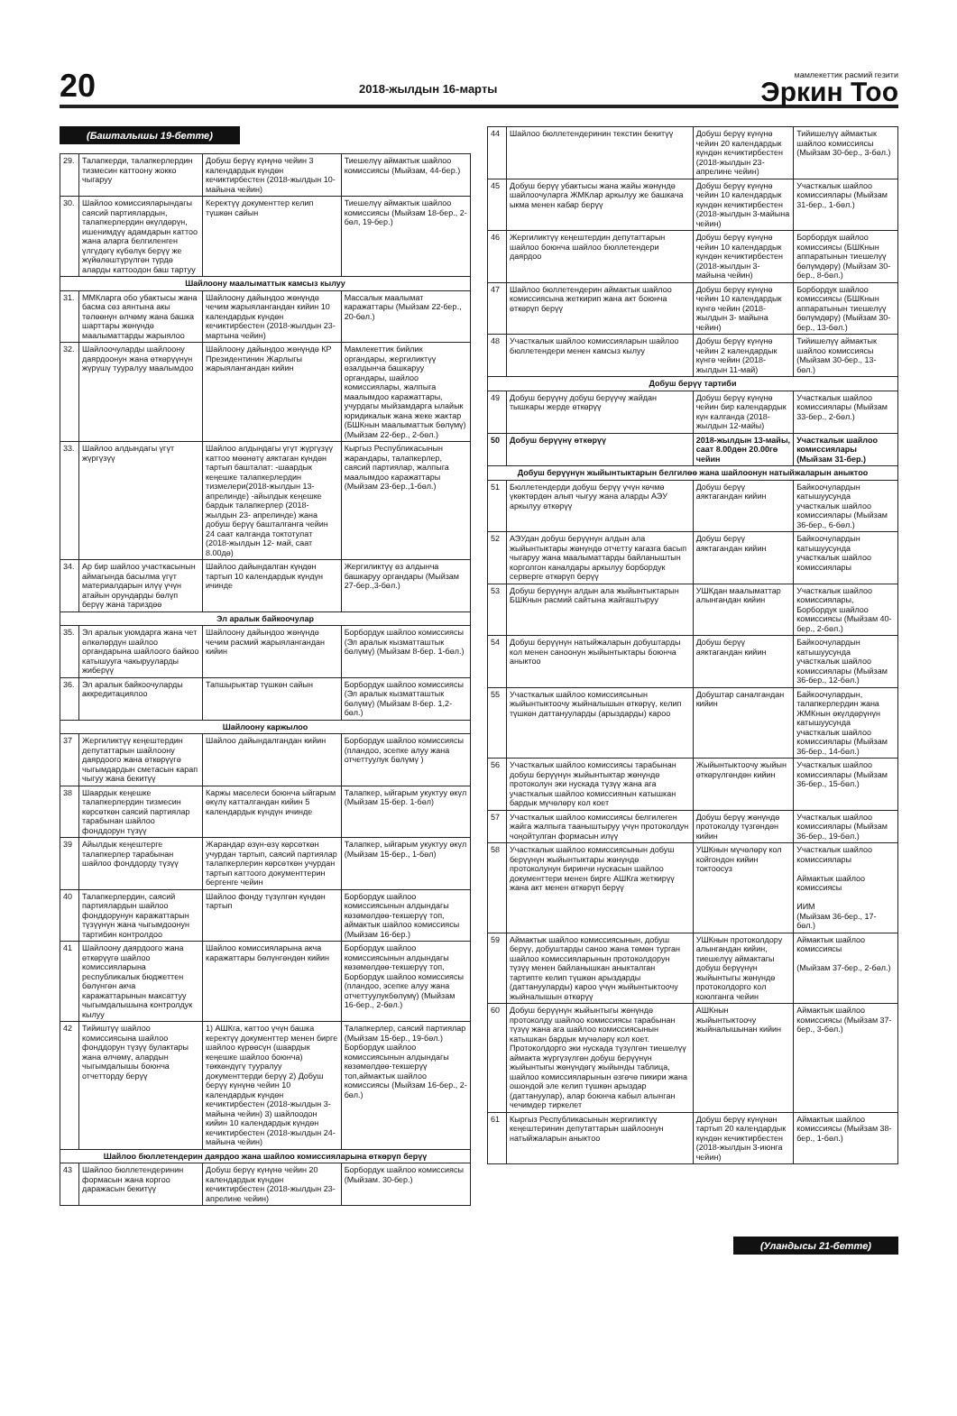20
2018-жылдын 16-марты
мамлекеттик расмий гезити
Эркин Тоо
(Башталышы 19-бетте)
| 29. | Талапкерди, талапкерлердин тизмесин каттоону жокко чыгаруу | Добуш берүү күнүнө чейин 3 календардык күндөн кечиктирбестен (2018-жылдын 10-майына чейин) | Тиешелүү аймактык шайлоо комиссиясы (Мыйзам, 44-бер.) |
| 30. | Шайлоо комиссияларындагы саясий партиялардын, талапкерлердин өкүлдөрүн, ишенимдүү адамдарын каттоо жана аларга белгиленген үлгүдөгү күбөлүк берүү же жүйөлөштүрүлгөн түрдө аларды каттоодон баш тартуу | Керектүү документтер келип түшкөн сайын | Тиешелүү аймактык шайлоо комиссиясы (Мыйзам 18-бер., 2-бөл, 19-бер.) |
| Шайлоону маалыматтык камсыз кылуу | | | |
| 31. | ММКларга обо убактысы жана басма сөз аянтына акы төлөөнүн өлчөмү жана башка шарттары жөнүндө маалыматтарды жарыялоо | Шайлоону дайындоо жөнүндө чечим жарыялангандан кийин 10 календардык күндөн кечиктирбестен (2018-жылдын 23- мартына чейин) | Массалык маалымат каражаттары (Мыйзам 22-бер., 20-бөл.) |
| 32. | Шайлоочуларды шайлоону даярдоонун жана өткөрүүнүн жүрүшү тууралуу маалымдоо | Шайлоону дайындоо жөнүндө КР Президентинин Жарлыгы жарыялангандан кийин | Мамлекеттик бийлик органдары, жергиликтүү өзалдынча башкаруу органдары, шайлоо комиссиялары, жалпыга маалымдоо каражаттары, учурдагы мыйзамдарга ылайык юридикалык жана жеке жактар (БШКнын маалыматтык бөлүмү) (Мыйзам 22-бер., 2-бөл.) |
| 33. | Шайлоо алдындагы үгүт жүргүзүү | Шайлоо алдындагы үгүт жүргүзүү каттоо мөөнөтү аяктаган күндөн тартып башталат: -шаардык кеңешке талапкерлердин тизмелери(2018-жылдын 13-апрелинде) -айылдык кеңешке бардык талапкерлер (2018-жылдын 23- апрелинде) жана добуш берүү башталганга чейин 24 саат калганда токтотулат (2018-жылдын 12- май, саат 8.00дө) | Кыргыз Республикасынын жарандары, талапкерлер, саясий партиялар, жалпыга маалымдоо каражаттары (Мыйзам 23-бер.,1-бөл.) |
| 34. | Ар бир шайлоо участкасынын аймагында басылма үгүт материалдарын илүү үчүн атайын орундарды бөлүп берүү жана тариздөө | Шайлоо дайындалган күндөн тартып 10 календардык күндүн ичинде | Жергиликтүү өз алдынча башкаруу органдары (Мыйзам 27-бер.,3-бөл.) |
| Эл аралык байкоочулар | | | |
| 35. | Эл аралык уюмдарга жана чет өлкөлөрдүн шайлоо органдарына шайлоого байкоо катышууга чакырууларды жиберүү | Шайлоону дайындоо жөнүндө чечим расмий жарыялангандан кийин | Борбордук шайлоо комиссиясы (Эл аралык кызматташтык бөлүмү) (Мыйзам 8-бер. 1-бөл.) |
| 36. | Эл аралык байкоочуларды аккредитациялоо | Тапшырыктар түшкөн сайын | Борбордук шайлоо комиссиясы (Эл аралык кызматташтык бөлүмү) (Мыйзам 8-бер. 1,2-бөл.) |
| Шайлоону каржылоо | | | |
| 37 | Жергиликтүү кеңештердин депутаттарын шайлоону даярдоого жана өткөрүүгө чыгымдардын сметасын карап чыгуу жана бекитүү | Шайлоо дайындалгандан кийин | Борбордук шайлоо комиссиясы (пландоо, эсепке алуу жана отчеттуулук бөлүмү ) |
| 38 | Шаардык кеңешке талапкерлердин тизмесин көрсөткөн саясий партиялар тарабынан шайлоо фонддорун түзүү | Каржы маселеси боюнча ыйгарым өкүлү катталгандан кийин 5 календардык күндүн ичинде | Талапкер, ыйгарым укуктуу өкүл (Мыйзам 15-бер. 1-бөл) |
| 39 | Айылдык кеңештерге талапкерлер тарабынан шайлоо фонддорду түзүү | Жарандар өзүн-өзү көрсөткөн учурдан тартып, саясий партиялар талапкерлерин көрсөткөн учурдан тартып каттоого документтерин бергенге чейин | Талапкер, ыйгарым укуктуу өкүл (Мыйзам 15-бер., 1-бөл) |
| 40 | Талапкерлердин, саясий партиялардын шайлоо фонддорунун каражаттарын түзүүнүн жана чыгымдоонун тартибин контролдоо | Шайлоо фонду түзүлгөн күндөн тартып | Борбордук шайлоо комиссиясынын алдындагы көзөмөлдөө-текшерүү топ, аймактык шайлоо комиссиясы (Мыйзам 16-бер.) |
| 41 | Шайлоону даярдоого жана өткөрүүгө шайлоо комиссияларына республикалык бюджеттен бөлүнгөн акча каражаттарынын максаттуу чыгымдалышына контролдук кылуу | Шайлоо комиссияларына акча каражаттары бөлүнгөндөн кийин | Борбордук шайлоо комиссиясынын алдындагы көзөмөлдөө-текшерүү топ, Борбордук шайлоо комиссиясы (пландоо, эсепке алуу жана отчеттуулукбөлүмү) (Мыйзам 16-бер., 2-бөл.) |
| 42 | Тийиштүү шайлоо комиссиясына шайлоо фонддорун түзүү булактары жана өлчөмү, алардын чыгымдалышы боюнча отчетторду берүү | 1) АШКга, каттоо үчүн башка керектүү документтер менен бирге шайлоо күрөөсүн (шаардык кеңешке шайлоо боюнча) төккөндүгү тууралуу документтерди берүү 2) Добуш берүү күнүнө чейин 10 календардык күндөн кечиктирбестен (2018-жылдын 3-майына чейин) 3) шайлоодон кийин 10 календардык күндөн кечиктирбестен (2018-жылдын 24-майына чейин) | Талапкерлер, саясий партиялар (Мыйзам 15-бер., 19-бөл.) Борбордук шайлоо комиссиясынын алдындагы көзөмөлдөө-текшерүү топ,аймактык шайлоо комиссиясы (Мыйзам 16-бер., 2-бөл.) |
| Шайлоо бюллетендерин даярдоо жана шайлоо комиссияларына өткөрүп берүү | | | |
| 43 | Шайлоо бюллетендеринин формасын жана коргоо даражасын бекитүү | Добуш берүү күнүнө чейин 20 календардык күндөн кечиктирбестен (2018-жылдын 23- апрелине чейин) | Борбордук шайлоо комиссиясы (Мыйзам. 30-бер.) |
| 44 | Шайлоо бюллетендеринин текстин бекитүү | Добуш берүү күнүнө чейин 20 календардык күндөн кечиктирбестен (2018-жылдын 23- апрелине чейин) | Тийишелүү аймактык шайлоо комиссиясы (Мыйзам 30-бер., 3-бөл.) |
| 45 | Добуш берүү убактысы жана жайы жөнүндө шайлоочуларга ЖМКлар аркылуу же башкача ыкма менен кабар берүү | Добуш берүү күнүнө чейин 10 календардык күндөн кечиктирбестен (2018-жылдын 3-майына чейин) | Участкалык шайлоо комиссиялары (Мыйзам 31-бер., 1-бөл.) |
| 46 | Жергиликтүү кеңештердин депутаттарын шайлоо боюнча шайлоо бюллетендери даярдоо | Добуш берүү күнүнө чейин 10 календардык күндөн кечиктирбестен (2018-жылдын 3- майына чейин) | Борбордук шайлоо комиссиясы (БШКнын аппаратынын тиешелүү бөлүмдөрү) (Мыйзам 30-бер., 8-бөл.) |
| 47 | Шайлоо бюллетендерин аймактык шайлоо комиссиясына жеткирип жана акт боюнча өткөрүп берүү | Добуш берүү күнүнө чейин 10 календардык күнгө чейин (2018-жылдын 3- майына чейин) | Борбордук шайлоо комиссиясы (БШКнын аппаратынын тиешелүү бөлүмдөрү) (Мыйзам 30-бер., 13-бөл.) |
| 48 | Участкалык шайлоо комиссияларын шайлоо бюллетендери менен камсыз кылуу | Добуш берүү күнүнө чейин 2 календардык күнгө чейин (2018-жылдын 11-май) | Тийишелүү аймактык шайлоо комиссиясы (Мыйзам 30-бер., 13-бөл.) |
| Добуш берүү тартиби | | | |
| 49 | Добуш берүүнү добуш берүүчү жайдан тышкары жерде өткөрүү | Добуш берүү күнүнө чейин бир календардык күн калганда (2018-жылдын 12-майы) | Участкалык шайлоо комиссиялары (Мыйзам 33-бер., 2-бөл.) |
| 50 | Добуш берүүнү өткөрүү | 2018-жылдын 13-майы, саат 8.00дөн 20.00гө чейин | Участкалык шайлоо комиссиялары (Мыйзам 31-бер.) |
| Добуш берүүнүн жыйынтыктарын белгилөө жана шайлоонун натыйжаларын аныктоо | | | |
| 51 | Бюллетендерди добуш берүү үчүн көчмө үкөктөрдөн алып чыгуу жана аларды АЭУ аркылуу өткөрүү | Добуш берүү аяктагандан кийин | Байкоочулардын катышуусунда участкалык шайлоо комиссиялары (Мыйзам 36-бер., 6-бөл.) |
| 52 | АЭУдан добуш берүүнүн алдын ала жыйынтыктары жөнүндө отчетту кагазга басып чыгаруу жана маалыматтарды байланыштын корголгон каналдары аркылуу борбордук серверге өткөрүп берүү | Добуш берүү аяктагандан кийин | Байкоочулардын катышуусунда участкалык шайлоо комиссиялары |
| 53 | Добуш берүүнүн алдын ала жыйынтыктарын БШКнын расмий сайтына жайгаштыруу | УШКдан маалыматтар алынгандан кийин | Участкалык шайлоо комиссиялары, Борбордук шайлоо комиссиясы (Мыйзам 40-бер., 2-бөл.) |
| 54 | Добуш берүүнүн натыйжаларын добуштарды кол менен саноонун жыйынтыктары боюнча аныктоо | Добуш берүү аяктагандан кийин | Байкоочулардын катышуусунда участкалык шайлоо комиссиялары (Мыйзам 36-бер., 12-бөл.) |
| 55 | Участкалык шайлоо комиссиясынын жыйынтыктоочу жыйналышын өткөрүү, келип түшкөн даттанууларды (арыздарды) кароо | Добуштар саналгандан кийин | Байкоочулардын, талапкерлердин жана ЖМКнын өкүлдөрүнүн катышуусунда участкалык шайлоо комиссиялары (Мыйзам 36-бер., 14-бөл.) |
| 56 | Участкалык шайлоо комиссиясы тарабынан добуш берүүнүн жыйынтыктар жөнүндө протоколун эки нускада түзүү жана ага участкалык шайлоо комиссиянын катышкан бардык мүчөлөрү кол коет | Жыйынтыктоочу жыйын өткөрүлгөндөн кийин | Участкалык шайлоо комиссиялары (Мыйзам 36-бер., 15-бөл.) |
| 57 | Участкалык шайлоо комиссиясы белгилеген жайга жалпыга тааныштыруу үчүн протоколдун чоңойтулган формасын илүү | Добуш берүү жөнүндө протоколду түзгөндөн кийин | Участкалык шайлоо комиссиялары (Мыйзам 36-бер., 19-бөл.) |
| 58 | Участкалык шайлоо комиссиясынын добуш берүүнүн жыйынтыктары жөнүндө протоколунун биринчи нускасын шайлоо документтери менен бирге АШКга жеткирүү жана акт менен өткөрүп берүү | УШКнын мүчөлөрү кол койгондон кийин токтоосуз | Участкалык шайлоо комиссиялары Аймактык шайлоо комиссиясы ИИМ (Мыйзам 36-бер., 17-бөл.) |
| 59 | Аймактык шайлоо комиссиясынын, добуш берүү, добуштарды саноо жана төмөн турган шайлоо комиссияларынын протоколдорун түзүү менен байланышкан аныкталган тартипте келип түшкөн арыздарды (даттанууларды) кароо үчүн жыйынтыктоочу жыйналышын өткөрүү | УШКнын протоколдору алынгандан кийин, тиешелүү аймактагы добуш берүүнүн жыйынтыгы жөнүндө протоколдорго кол коюлганга чейин | Аймактык шайлоо комиссиясы (Мыйзам 37-бер., 2-бөл.) |
| 60 | Добуш берүүнүн жыйынтыгы жөнүндө протоколду шайлоо комиссиясы тарабынан түзүү жана ага шайлоо комиссиясынын катышкан бардык мүчөлөрү кол коет. Протоколдорго эки нускада түзүлгөн тиешелүү аймакта жүргүзүлгөн добуш берүүнүн жыйынтыгы жөнүндөгү жыйынды таблица, шайлоо комиссияларынын өзгөчө пикири жана ошондой эле келип түшкөн арыздар (даттануулар), алар боюнча кабыл алынган чечимдер тиркелет | АШКнын жыйынтыктоочу жыйналышынан кийин | Аймактык шайлоо комиссиясы (Мыйзам 37-бер., 3-бөл.) |
| 61 | Кыргыз Республикасынын жергиликтүү кеңештеринин депутаттарын шайлоонун натыйжаларын аныктоо | Добуш берүү күнүнөн тартып 20 календардык күндөн кечиктирбестен (2018-жылдын 3-июнга чейин) | Аймактык шайлоо комиссиясы (Мыйзам 38-бер., 1-бөл.) |
(Уландысы 21-бетте)